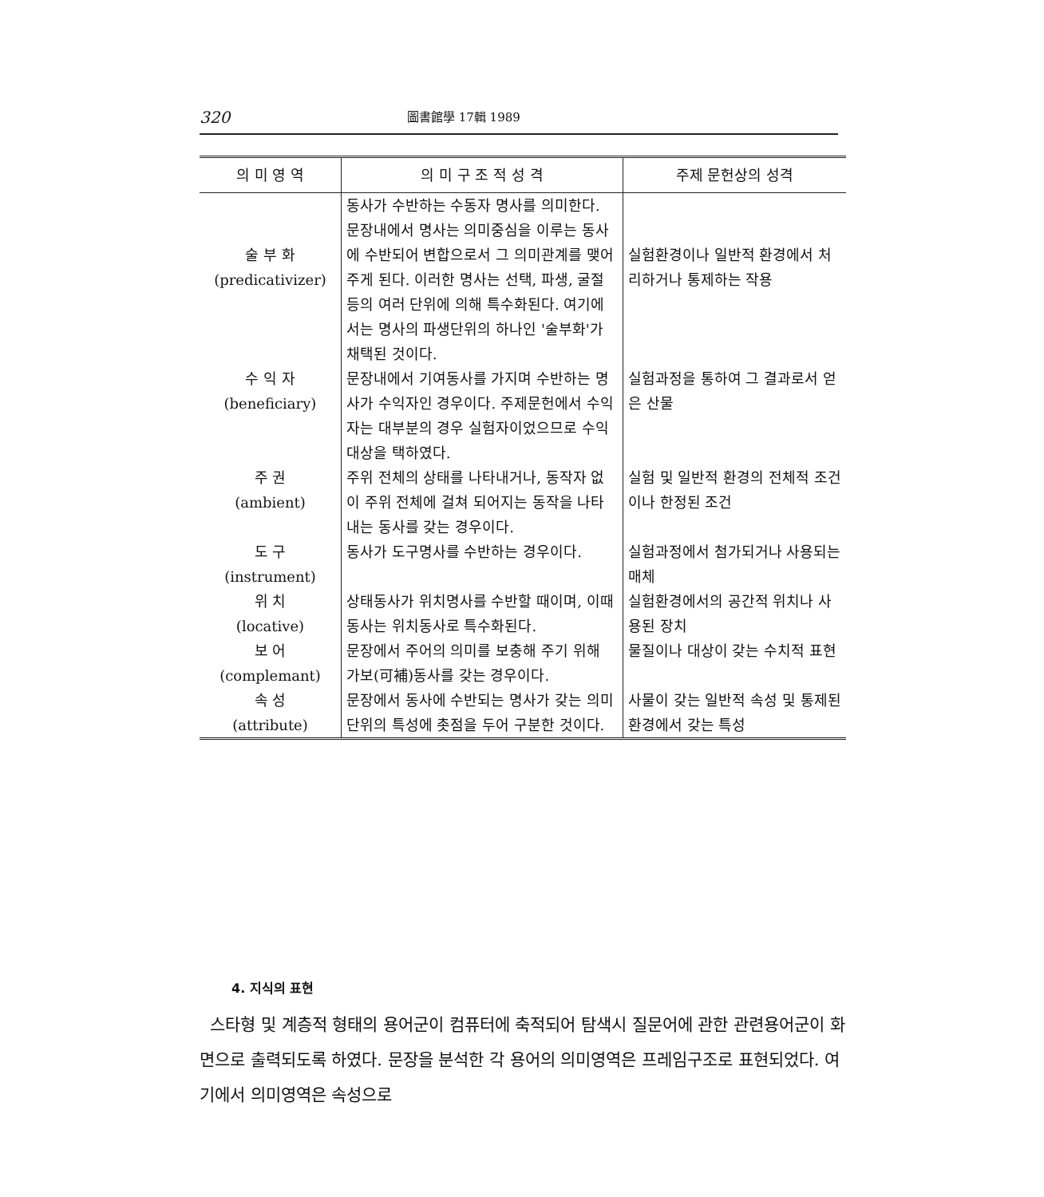320 圖書館學 17輯 1989
| 의 미 영 역 | 의 미 구 조 적 성 격 | 주제 문헌상의 성격 |
| --- | --- | --- |
| 술 부 화 (predicativizer) | 동사가 수반하는 수동자 명사를 의미한다. 문장내에서 명사는 의미중심을 이루는 동사에 수반되어 변합으로서 그 의미관계를 맺어 주게 된다. 이러한 명사는 선택, 파생, 굴절 등의 여러 단위에 의해 특수화된다. 여기에서는 명사의 파생단위의 하나인 '술부화'가 채택된 것이다. | 실험환경이나 일반적 환경에서 처리하거나 통제하는 작용 |
| 수 익 자 (beneficiary) | 문장내에서 기여동사를 가지며 수반하는 명사가 수익자인 경우이다. 주제문헌에서 수익자는 대부분의 경우 실험자이었으므로 수익대상을 택하였다. | 실험과정을 통하여 그 결과로서 얻은 산물 |
| 주 권 (ambient) | 주위 전체의 상태를 나타내거나, 동작자 없이 주위 전체에 걸쳐 되어지는 동작을 나타내는 동사를 갖는 경우이다. | 실험 및 일반적 환경의 전체적 조건이나 한정된 조건 |
| 도 구 (instrument) | 동사가 도구명사를 수반하는 경우이다. | 실험과정에서 첨가되거나 사용되는 매체 |
| 위 치 (locative) | 상태동사가 위치명사를 수반할 때이며, 이때 동사는 위치동사로 특수화된다. | 실험환경에서의 공간적 위치나 사용된 장치 |
| 보 어 (complemant) | 문장에서 주어의 의미를 보충해 주기 위해 가보(可補)동사를 갖는 경우이다. | 물질이나 대상이 갖는 수치적 표현 |
| 속 성 (attribute) | 문장에서 동사에 수반되는 명사가 갖는 의미단위의 특성에 촛점을 두어 구분한 것이다. | 사물이 갖는 일반적 속성 및 통제된 환경에서 갖는 특성 |
4. 지식의 표현
스타형 및 계층적 형태의 용어군이 컴퓨터에 축적되어 탐색시 질문어에 관한 관련용어군이 화면으로 출력되도록 하였다. 문장을 분석한 각 용어의 의미영역은 프레임구조로 표현되었다. 여기에서 의미영역은 속성으로